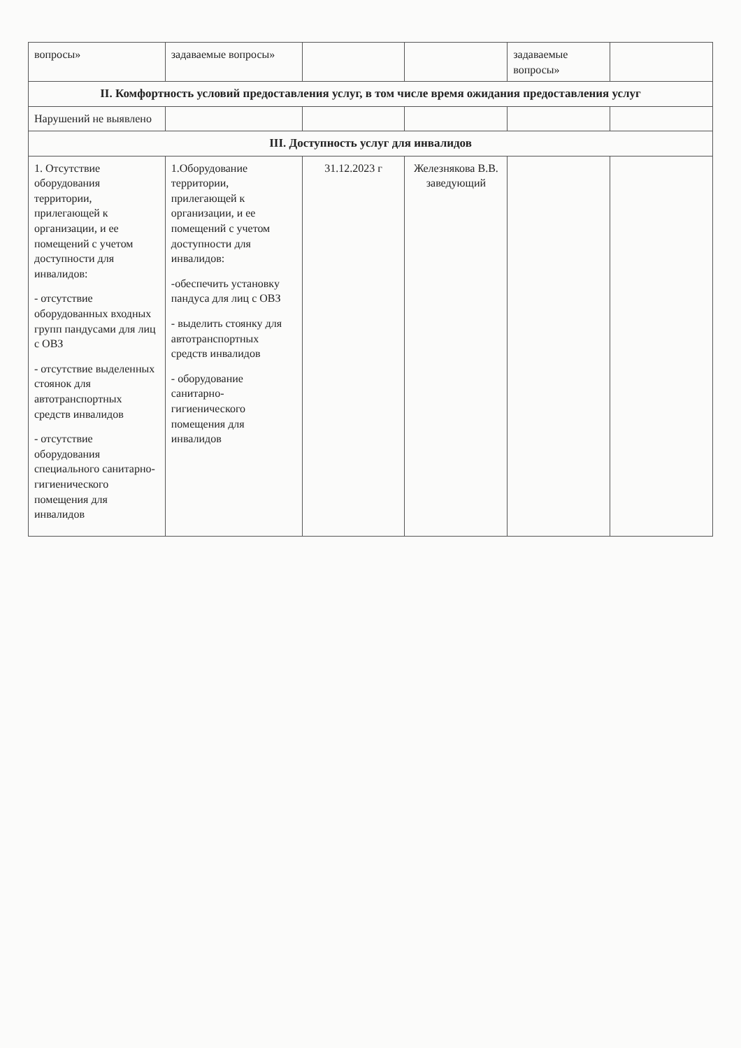| вопросы» | задаваемые вопросы» | | | задаваемые вопросы» | |
| II. Комфортность условий предоставления услуг, в том числе время ожидания предоставления услуг | | | | | |
| Нарушений не выявлено | | | | | |
| III. Доступность услуг для инвалидов | | | | | |
| 1. Отсутствие оборудования территории, прилегающей к организации, и ее помещений с учетом доступности для инвалидов: - отсутствие оборудованных входных групп пандусами для лиц с ОВЗ - отсутствие выделенных стоянок для автотранспортных средств инвалидов - отсутствие оборудования специального санитарно-гигиенического помещения для инвалидов | 1.Оборудование территории, прилегающей к организации, и ее помещений с учетом доступности для инвалидов: -обеспечить установку пандуса для лиц с ОВЗ - выделить стоянку для автотранспортных средств инвалидов - оборудование санитарно-гигиенического помещения для инвалидов | 31.12.2023 г | Железнякова В.В. заведующий | | |